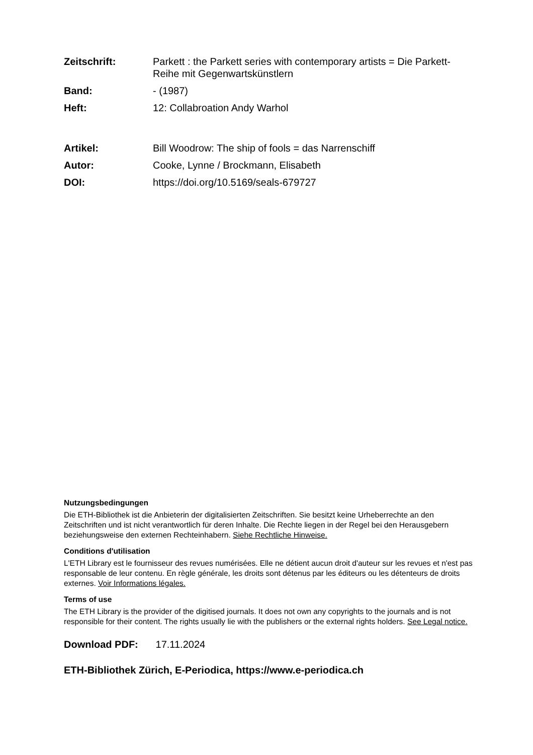| Zeitschrift: | Parkett : the Parkett series with contemporary artists = Die Parkett-Reihe mit Gegenwartskünstlern |
| Band: | - (1987) |
| Heft: | 12: Collabroation Andy Warhol |
| Artikel: | Bill Woodrow: The ship of fools = das Narrenschiff |
| Autor: | Cooke, Lynne / Brockmann, Elisabeth |
| DOI: | https://doi.org/10.5169/seals-679727 |
Nutzungsbedingungen
Die ETH-Bibliothek ist die Anbieterin der digitalisierten Zeitschriften. Sie besitzt keine Urheberrechte an den Zeitschriften und ist nicht verantwortlich für deren Inhalte. Die Rechte liegen in der Regel bei den Herausgebern beziehungsweise den externen Rechteinhabern. Siehe Rechtliche Hinweise.
Conditions d'utilisation
L'ETH Library est le fournisseur des revues numérisées. Elle ne détient aucun droit d'auteur sur les revues et n'est pas responsable de leur contenu. En règle générale, les droits sont détenus par les éditeurs ou les détenteurs de droits externes. Voir Informations légales.
Terms of use
The ETH Library is the provider of the digitised journals. It does not own any copyrights to the journals and is not responsible for their content. The rights usually lie with the publishers or the external rights holders. See Legal notice.
Download PDF: 17.11.2024
ETH-Bibliothek Zürich, E-Periodica, https://www.e-periodica.ch